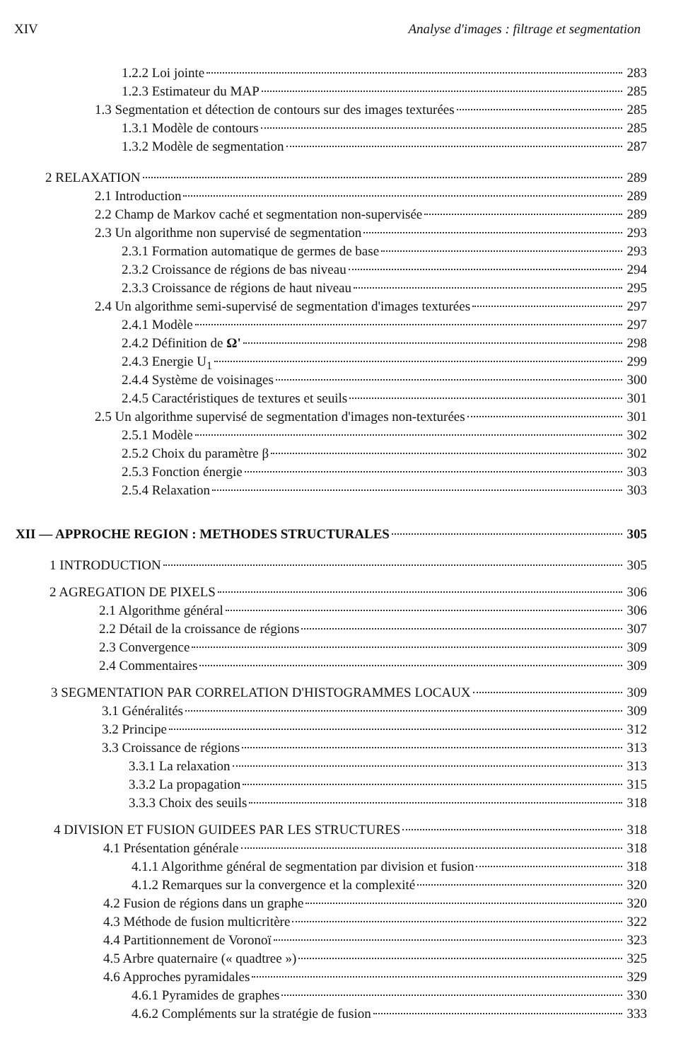XIV Analyse d'images : filtrage et segmentation
1.2.2 Loi jointe 283
1.2.3 Estimateur du MAP 285
1.3 Segmentation et détection de contours sur des images texturées 285
1.3.1 Modèle de contours 285
1.3.2 Modèle de segmentation 287
2 RELAXATION 289
2.1 Introduction 289
2.2 Champ de Markov caché et segmentation non-supervisée 289
2.3 Un algorithme non supervisé de segmentation 293
2.3.1 Formation automatique de germes de base 293
2.3.2 Croissance de régions de bas niveau 294
2.3.3 Croissance de régions de haut niveau 295
2.4 Un algorithme semi-supervisé de segmentation d'images texturées 297
2.4.1 Modèle 297
2.4.2 Définition de Ω' 298
2.4.3 Energie U<sub>1</sub> 299
2.4.4 Système de voisinages 300
2.4.5 Caractéristiques de textures et seuils 301
2.5 Un algorithme supervisé de segmentation d'images non-texturées 301
2.5.1 Modèle 302
2.5.2 Choix du paramètre β 302
2.5.3 Fonction énergie 303
2.5.4 Relaxation 303
XII — APPROCHE REGION : METHODES STRUCTURALES 305
1 INTRODUCTION 305
2 AGREGATION DE PIXELS 306
2.1 Algorithme général 306
2.2 Détail de la croissance de régions 307
2.3 Convergence 309
2.4 Commentaires 309
3 SEGMENTATION PAR CORRELATION D'HISTOGRAMMES LOCAUX 309
3.1 Généralités 309
3.2 Principe 312
3.3 Croissance de régions 313
3.3.1 La relaxation 313
3.3.2 La propagation 315
3.3.3 Choix des seuils 318
4 DIVISION ET FUSION GUIDEES PAR LES STRUCTURES 318
4.1 Présentation générale 318
4.1.1 Algorithme général de segmentation par division et fusion 318
4.1.2 Remarques sur la convergence et la complexité 320
4.2 Fusion de régions dans un graphe 320
4.3 Méthode de fusion multicritère 322
4.4 Partitionnement de Voronoï 323
4.5 Arbre quaternaire (« quadtree ») 325
4.6 Approches pyramidales 329
4.6.1 Pyramides de graphes 330
4.6.2 Compléments sur la stratégie de fusion 333